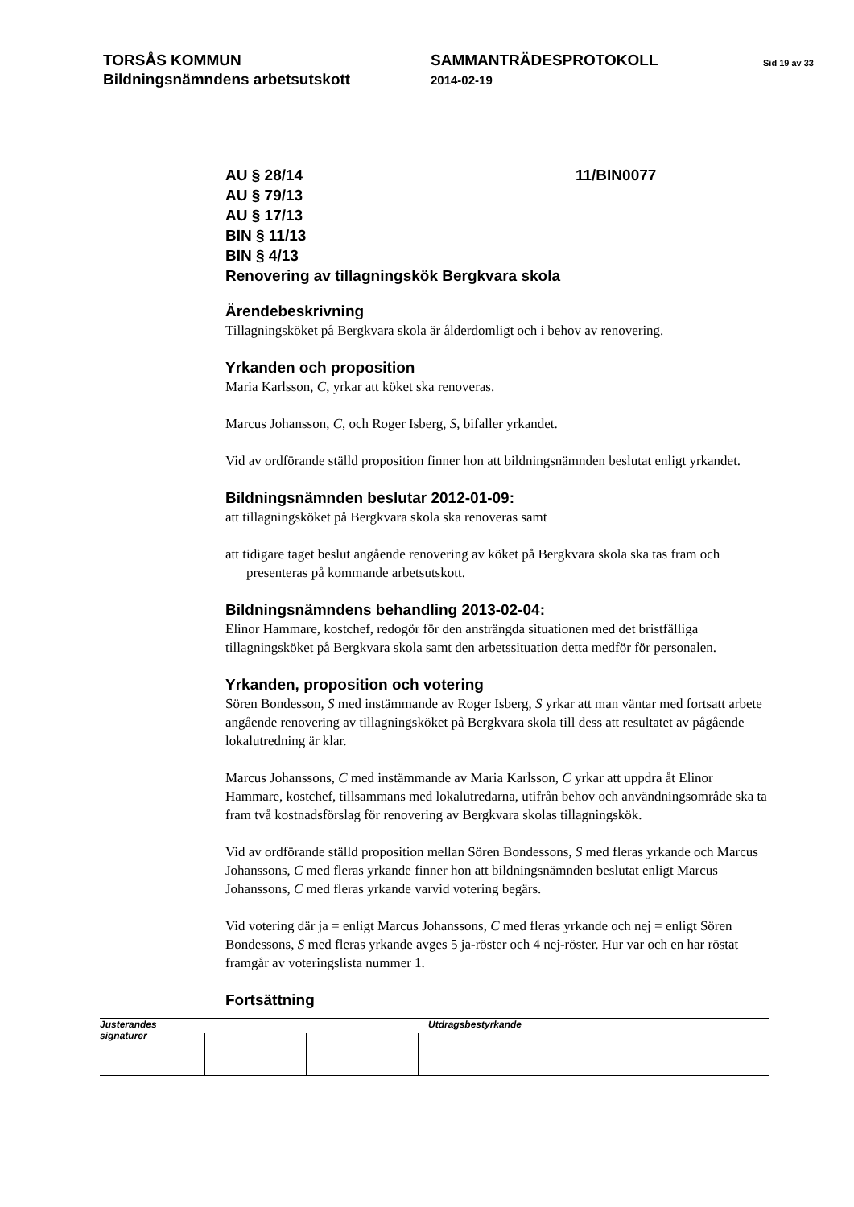TORSÅS KOMMUN
Bildningsnämndens arbetsutskott
SAMMANTRÄDESPROTOKOLL
2014-02-19
Sid 19 av 33
AU § 28/14 11/BIN0077
AU § 79/13
AU § 17/13
BIN § 11/13
BIN § 4/13
Renovering av tillagningskök Bergkvara skola
Ärendebeskrivning
Tillagningsköket på Bergkvara skola är ålderdomligt och i behov av renovering.
Yrkanden och proposition
Maria Karlsson, C, yrkar att köket ska renoveras.
Marcus Johansson, C, och Roger Isberg, S, bifaller yrkandet.
Vid av ordförande ställd proposition finner hon att bildningsnämnden beslutat enligt yrkandet.
Bildningsnämnden beslutar 2012-01-09:
att tillagningsköket på Bergkvara skola ska renoveras samt
att tidigare taget beslut angående renovering av köket på Bergkvara skola ska tas fram och presenteras på kommande arbetsutskott.
Bildningsnämndens behandling 2013-02-04:
Elinor Hammare, kostchef, redogör för den ansträngda situationen med det bristfälliga tillagningsköket på Bergkvara skola samt den arbetssituation detta medför för personalen.
Yrkanden, proposition och votering
Sören Bondesson, S med instämmande av Roger Isberg, S yrkar att man väntar med fortsatt arbete angående renovering av tillagningsköket på Bergkvara skola till dess att resultatet av pågående lokalutredning är klar.
Marcus Johanssons, C med instämmande av Maria Karlsson, C yrkar att uppdra åt Elinor Hammare, kostchef, tillsammans med lokalutredarna, utifrån behov och användningsområde ska ta fram två kostnadsförslag för renovering av Bergkvara skolas tillagningskök.
Vid av ordförande ställd proposition mellan Sören Bondessons, S med fleras yrkande och Marcus Johanssons, C med fleras yrkande finner hon att bildningsnämnden beslutat enligt Marcus Johanssons, C med fleras yrkande varvid votering begärs.
Vid votering där ja = enligt Marcus Johanssons, C med fleras yrkande och nej = enligt Sören Bondessons, S med fleras yrkande avges 5 ja-röster och 4 nej-röster. Hur var och en har röstat framgår av voteringslista nummer 1.
Fortsättning
Justerandes signaturer
Utdragsbestyrkande